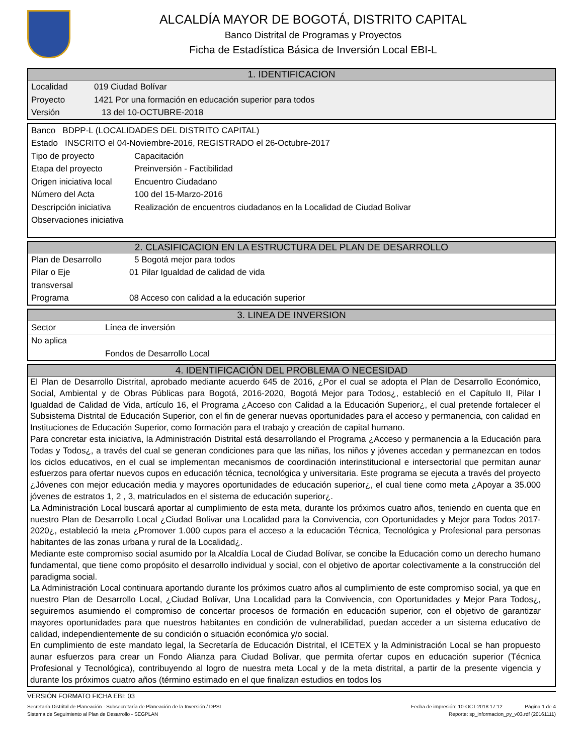ALCALDÍA MAYOR DE BOGOTÁ, DISTRITO CAPITAL
Banco Distrital de Programas y Proyectos
Ficha de Estadística Básica de Inversión Local EBI-L
1. IDENTIFICACION
Localidad 019 Ciudad Bolívar
Proyecto 1421 Por una formación en educación superior para todos
Versión 13 del 10-OCTUBRE-2018
Banco BDPP-L (LOCALIDADES DEL DISTRITO CAPITAL)
Estado INSCRITO el 04-Noviembre-2016, REGISTRADO el 26-Octubre-2017
Tipo de proyecto Capacitación
Etapa del proyecto Preinversión - Factibilidad
Origen iniciativa local Encuentro Ciudadano
Número del Acta 100 del 15-Marzo-2016
Descripción iniciativa Realización de encuentros ciudadanos en la Localidad de Ciudad Bolivar
Observaciones iniciativa
2. CLASIFICACION EN LA ESTRUCTURA DEL PLAN DE DESARROLLO
Plan de Desarrollo 5 Bogotá mejor para todos
Pilar o Eje
transversal 01 Pilar Igualdad de calidad de vida
Programa 08 Acceso con calidad a la educación superior
3. LINEA DE INVERSION
Sector Línea de inversión
No aplica
Fondos de Desarrollo Local
4. IDENTIFICACIÓN DEL PROBLEMA O NECESIDAD
El Plan de Desarrollo Distrital, aprobado mediante acuerdo 645 de 2016, ¿Por el cual se adopta el Plan de Desarrollo Económico, Social, Ambiental y de Obras Públicas para Bogotá, 2016-2020, Bogotá Mejor para Todos¿, estableció en el Capítulo II, Pilar I Igualdad de Calidad de Vida, artículo 16, el Programa ¿Acceso con Calidad a la Educación Superior¿, el cual pretende fortalecer el Subsistema Distrital de Educación Superior, con el fin de generar nuevas oportunidades para el acceso y permanencia, con calidad en Instituciones de Educación Superior, como formación para el trabajo y creación de capital humano.
Para concretar esta iniciativa, la Administración Distrital está desarrollando el Programa ¿Acceso y permanencia a la Educación para Todas y Todos¿, a través del cual se generan condiciones para que las niñas, los niños y jóvenes accedan y permanezcan en todos los ciclos educativos, en el cual se implementan mecanismos de coordinación interinstitucional e intersectorial que permitan aunar esfuerzos para ofertar nuevos cupos en educación técnica, tecnológica y universitaria. Este programa se ejecuta a través del proyecto ¿Jóvenes con mejor educación media y mayores oportunidades de educación superior¿, el cual tiene como meta ¿Apoyar a 35.000 jóvenes de estratos 1, 2 , 3, matriculados en el sistema de educación superior¿.
La Administración Local buscará aportar al cumplimiento de esta meta, durante los próximos cuatro años, teniendo en cuenta que en nuestro Plan de Desarrollo Local ¿Ciudad Bolívar una Localidad para la Convivencia, con Oportunidades y Mejor para Todos 2017-2020¿, estableció la meta ¿Promover 1.000 cupos para el acceso a la educación Técnica, Tecnológica y Profesional para personas habitantes de las zonas urbana y rural de la Localidad¿.
Mediante este compromiso social asumido por la Alcaldía Local de Ciudad Bolívar, se concibe la Educación como un derecho humano fundamental, que tiene como propósito el desarrollo individual y social, con el objetivo de aportar colectivamente a la construcción del paradigma social.
La Administración Local continuara aportando durante los próximos cuatro años al cumplimiento de este compromiso social, ya que en nuestro Plan de Desarrollo Local, ¿Ciudad Bolívar, Una Localidad para la Convivencia, con Oportunidades y Mejor Para Todos¿, seguiremos asumiendo el compromiso de concertar procesos de formación en educación superior, con el objetivo de garantizar mayores oportunidades para que nuestros habitantes en condición de vulnerabilidad, puedan acceder a un sistema educativo de calidad, independientemente de su condición o situación económica y/o social.
En cumplimiento de este mandato legal, la Secretaría de Educación Distrital, el ICETEX y la Administración Local se han propuesto aunar esfuerzos para crear un Fondo Alianza para Ciudad Bolívar, que permita ofertar cupos en educación superior (Técnica Profesional y Tecnológica), contribuyendo al logro de nuestra meta Local y de la meta distrital, a partir de la presente vigencia y durante los próximos cuatro años (término estimado en el que finalizan estudios en todos los
VERSIÓN FORMATO FICHA EBI: 03
Secretaría Distrital de Planeación - Subsecretaría de Planeación de la Inversión / DPSI Fecha de impresión: 10-OCT-2018 17:12 Página 1 de 4
Sistema de Seguimiento al Plan de Desarrollo - SEGPLAN Reporte: sp_informacion_py_v03.rdf (20161111)